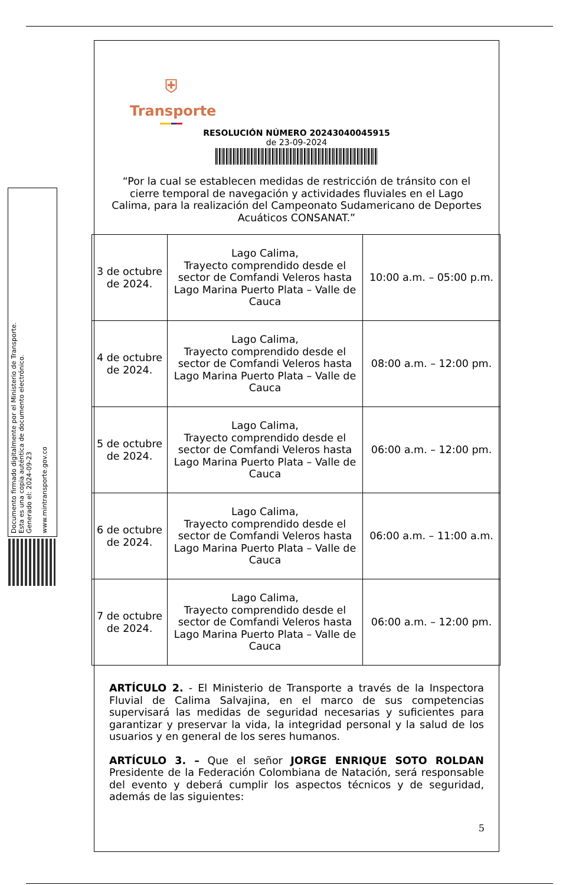Documento firmado digitalmente por el Ministerio de Transporte.
Esta es una copia auténtica de documento electrónico.
Generado el: 2024-09-23
www.mintransporte.gov.co
⛨
Transporte
RESOLUCIÓN NÚMERO 20243040045915
de 23-09-2024
“Por la cual se establecen medidas de restricción de tránsito con el cierre temporal de navegación y actividades fluviales en el Lago Calima, para la realización del Campeonato Sudamericano de Deportes Acuáticos CONSANAT.”
| 3 de octubre de 2024. | Lago Calima, Trayecto comprendido desde el sector de Comfandi Veleros hasta Lago Marina Puerto Plata – Valle de Cauca | 10:00 a.m. – 05:00 p.m. |
| 4 de octubre de 2024. | Lago Calima, Trayecto comprendido desde el sector de Comfandi Veleros hasta Lago Marina Puerto Plata – Valle de Cauca | 08:00 a.m. – 12:00 pm. |
| 5 de octubre de 2024. | Lago Calima, Trayecto comprendido desde el sector de Comfandi Veleros hasta Lago Marina Puerto Plata – Valle de Cauca | 06:00 a.m. – 12:00 pm. |
| 6 de octubre de 2024. | Lago Calima, Trayecto comprendido desde el sector de Comfandi Veleros hasta Lago Marina Puerto Plata – Valle de Cauca | 06:00 a.m. – 11:00 a.m. |
| 7 de octubre de 2024. | Lago Calima, Trayecto comprendido desde el sector de Comfandi Veleros hasta Lago Marina Puerto Plata – Valle de Cauca | 06:00 a.m. – 12:00 pm. |
ARTÍCULO 2. - El Ministerio de Transporte a través de la Inspectora Fluvial de Calima Salvajina, en el marco de sus competencias supervisará las medidas de seguridad necesarias y suficientes para garantizar y preservar la vida, la integridad personal y la salud de los usuarios y en general de los seres humanos.
ARTÍCULO 3. – Que el señor JORGE ENRIQUE SOTO ROLDAN Presidente de la Federación Colombiana de Natación, será responsable del evento y deberá cumplir los aspectos técnicos y de seguridad, además de las siguientes:
5